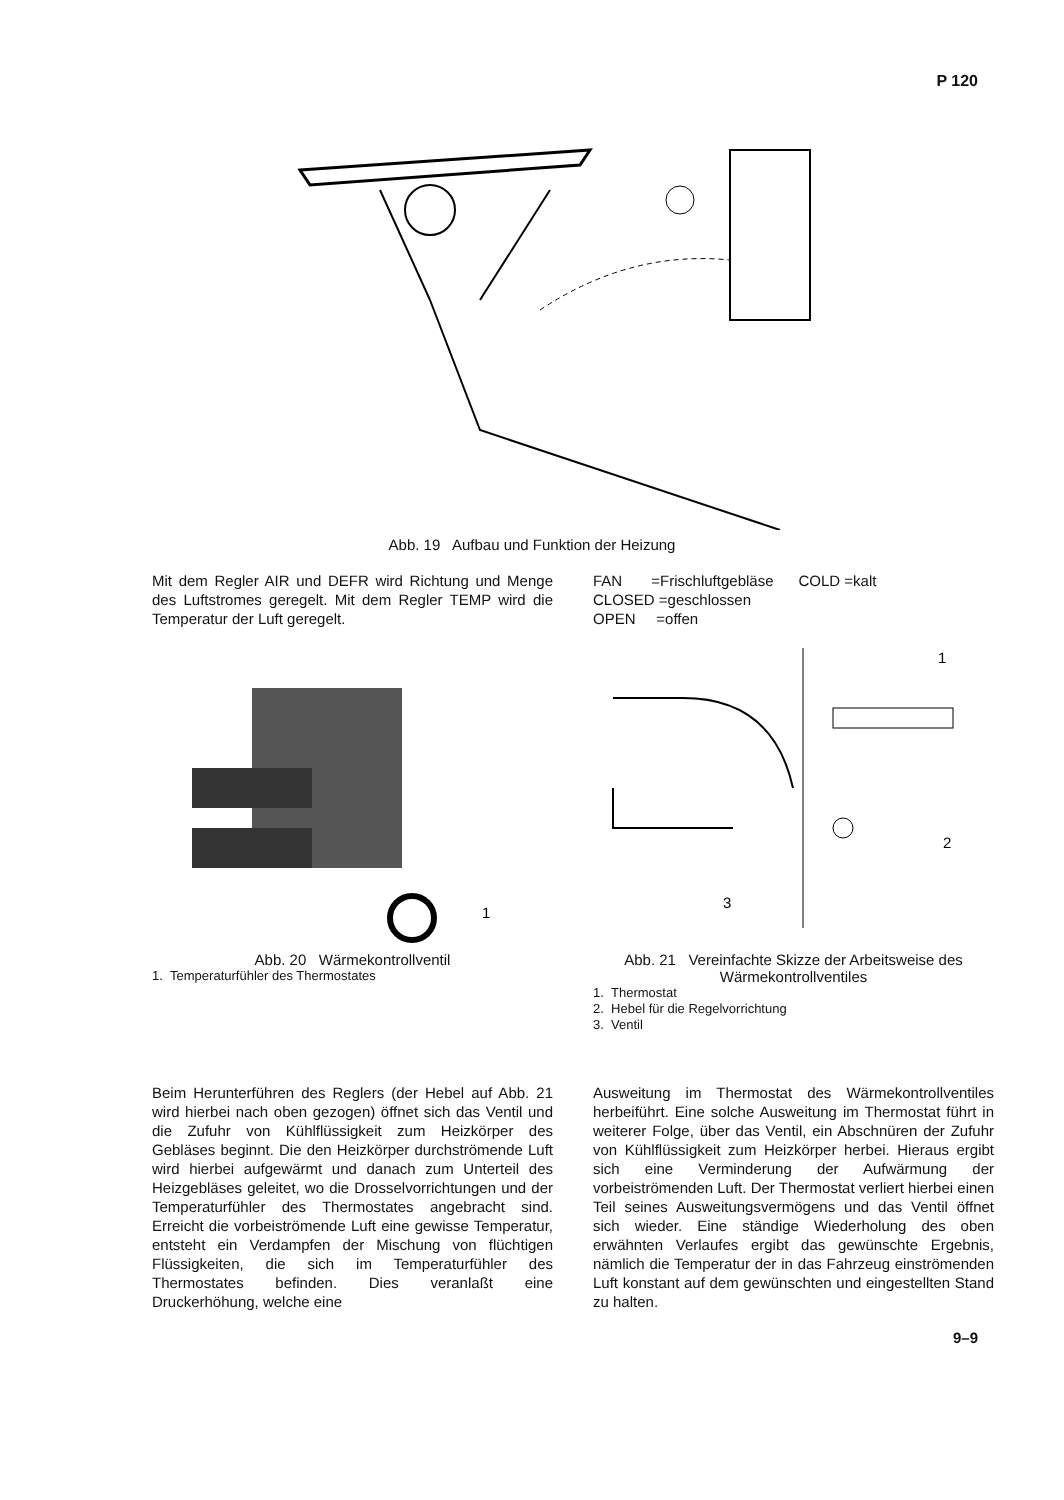P 120
Abb. 19 Aufbau und Funktion der Heizung
Mit dem Regler AIR und DEFR wird Richtung und Menge des Luftstromes geregelt. Mit dem Regler TEMP wird die Temperatur der Luft geregelt.
FAN =Frischluftgebläse COLD =kalt
CLOSED =geschlossen
OPEN =offen
1
Abb. 20 Wärmekontrollventil
1. Temperaturfühler des Thermostates
1
2
3
Abb. 21 Vereinfachte Skizze der Arbeitsweise des Wärmekontrollventiles
1. Thermostat
2. Hebel für die Regelvorrichtung
3. Ventil
Beim Herunterführen des Reglers (der Hebel auf Abb. 21 wird hierbei nach oben gezogen) öffnet sich das Ventil und die Zufuhr von Kühlflüssigkeit zum Heizkörper des Gebläses beginnt. Die den Heizkörper durchströmende Luft wird hierbei aufgewärmt und danach zum Unterteil des Heizgebläses geleitet, wo die Drosselvorrichtungen und der Temperaturfühler des Thermostates angebracht sind. Erreicht die vorbeiströmende Luft eine gewisse Temperatur, entsteht ein Verdampfen der Mischung von flüchtigen Flüssigkeiten, die sich im Temperaturfühler des Thermostates befinden. Dies veranlaßt eine Druckerhöhung, welche eine
Ausweitung im Thermostat des Wärmekontrollventiles herbeiführt. Eine solche Ausweitung im Thermostat führt in weiterer Folge, über das Ventil, ein Abschnüren der Zufuhr von Kühlflüssigkeit zum Heizkörper herbei. Hieraus ergibt sich eine Verminderung der Aufwärmung der vorbeiströmenden Luft. Der Thermostat verliert hierbei einen Teil seines Ausweitungsvermögens und das Ventil öffnet sich wieder. Eine ständige Wiederholung des oben erwähnten Verlaufes ergibt das gewünschte Ergebnis, nämlich die Temperatur der in das Fahrzeug einströmenden Luft konstant auf dem gewünschten und eingestellten Stand zu halten.
9–9